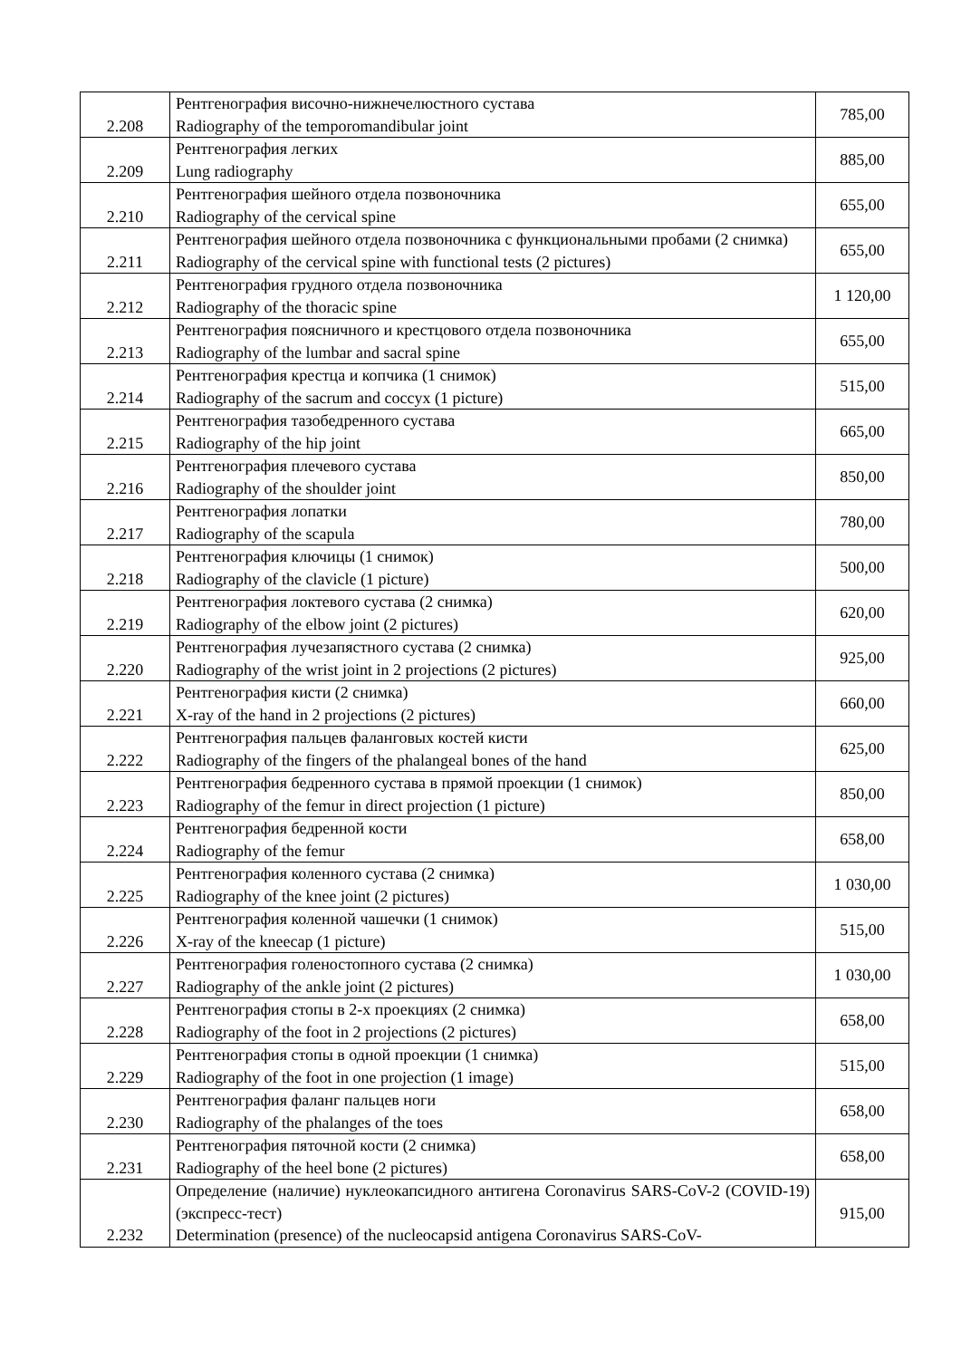| 2.208 | Рентгенография височно-нижнечелюстного сустава Radiography of the temporomandibular joint | 785,00 |
| 2.209 | Рентгенография легких Lung radiography | 885,00 |
| 2.210 | Рентгенография шейного отдела позвоночника Radiography of the cervical spine | 655,00 |
| 2.211 | Рентгенография шейного отдела позвоночника с функциональными пробами (2 снимка) Radiography of the cervical spine with functional tests (2 pictures) | 655,00 |
| 2.212 | Рентгенография грудного отдела позвоночника Radiography of the thoracic spine | 1 120,00 |
| 2.213 | Рентгенография поясничного и крестцового отдела позвоночника Radiography of the lumbar and sacral spine | 655,00 |
| 2.214 | Рентгенография крестца и копчика (1 снимок) Radiography of the sacrum and coccyx (1 picture) | 515,00 |
| 2.215 | Рентгенография тазобедренного сустава Radiography of the hip joint | 665,00 |
| 2.216 | Рентгенография плечевого сустава Radiography of the shoulder joint | 850,00 |
| 2.217 | Рентгенография лопатки Radiography of the scapula | 780,00 |
| 2.218 | Рентгенография ключицы (1 снимок) Radiography of the clavicle (1 picture) | 500,00 |
| 2.219 | Рентгенография локтевого сустава (2 снимка) Radiography of the elbow joint (2 pictures) | 620,00 |
| 2.220 | Рентгенография лучезапястного сустава (2 снимка) Radiography of the wrist joint in 2 projections (2 pictures) | 925,00 |
| 2.221 | Рентгенография кисти (2 снимка) X-ray of the hand in 2 projections (2 pictures) | 660,00 |
| 2.222 | Рентгенография пальцев фаланговых костей кисти Radiography of the fingers of the phalangeal bones of the hand | 625,00 |
| 2.223 | Рентгенография бедренного сустава в прямой проекции (1 снимок) Radiography of the femur in direct projection (1 picture) | 850,00 |
| 2.224 | Рентгенография бедренной кости Radiography of the femur | 658,00 |
| 2.225 | Рентгенография коленного сустава (2 снимка) Radiography of the knee joint (2 pictures) | 1 030,00 |
| 2.226 | Рентгенография коленной чашечки (1 снимок) X-ray of the kneecap (1 picture) | 515,00 |
| 2.227 | Рентгенография голеностопного сустава (2 снимка) Radiography of the ankle joint (2 pictures) | 1 030,00 |
| 2.228 | Рентгенография стопы в 2-х проекциях (2 снимка) Radiography of the foot in 2 projections (2 pictures) | 658,00 |
| 2.229 | Рентгенография стопы в одной проекции (1 снимка) Radiography of the foot in one projection (1 image) | 515,00 |
| 2.230 | Рентгенография фаланг пальцев ноги Radiography of the phalanges of the toes | 658,00 |
| 2.231 | Рентгенография пяточной кости (2 снимка) Radiography of the heel bone (2 pictures) | 658,00 |
| 2.232 | Определение (наличие) нуклеокапсидного антигена Coronavirus SARS-CoV-2 (COVID-19) (экспресс-тест) Determination (presence) of the nucleocapsid antigena Coronavirus SARS-CoV- | 915,00 |